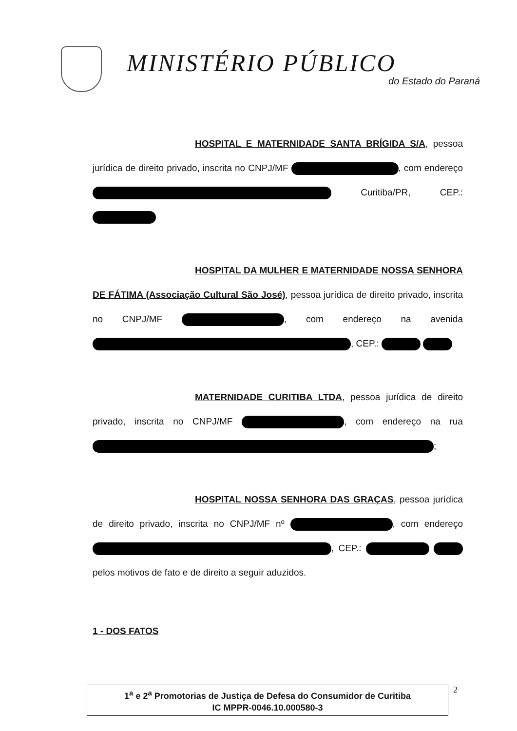MINISTÉRIO PÚBLICO
do Estado do Paraná
HOSPITAL E MATERNIDADE SANTA BRÍGIDA S/A, pessoa jurídica de direito privado, inscrita no CNPJ/MF , com endereço Curitiba/PR, CEP.:
HOSPITAL DA MULHER E MATERNIDADE NOSSA SENHORA DE FÁTIMA (Associação Cultural São José), pessoa jurídica de direito privado, inscrita no CNPJ/MF , com endereço na avenida , CEP.:
MATERNIDADE CURITIBA LTDA, pessoa jurídica de direito privado, inscrita no CNPJ/MF , com endereço na rua ;
HOSPITAL NOSSA SENHORA DAS GRAÇAS, pessoa jurídica de direito privado, inscrita no CNPJ/MF nº , com endereço , CEP.: pelos motivos de fato e de direito a seguir aduzidos.
1 - DOS FATOS
1<sup>a</sup> e 2<sup>a</sup> Promotorias de Justiça de Defesa do Consumidor de Curitiba
IC MPPR-0046.10.000580-3
2